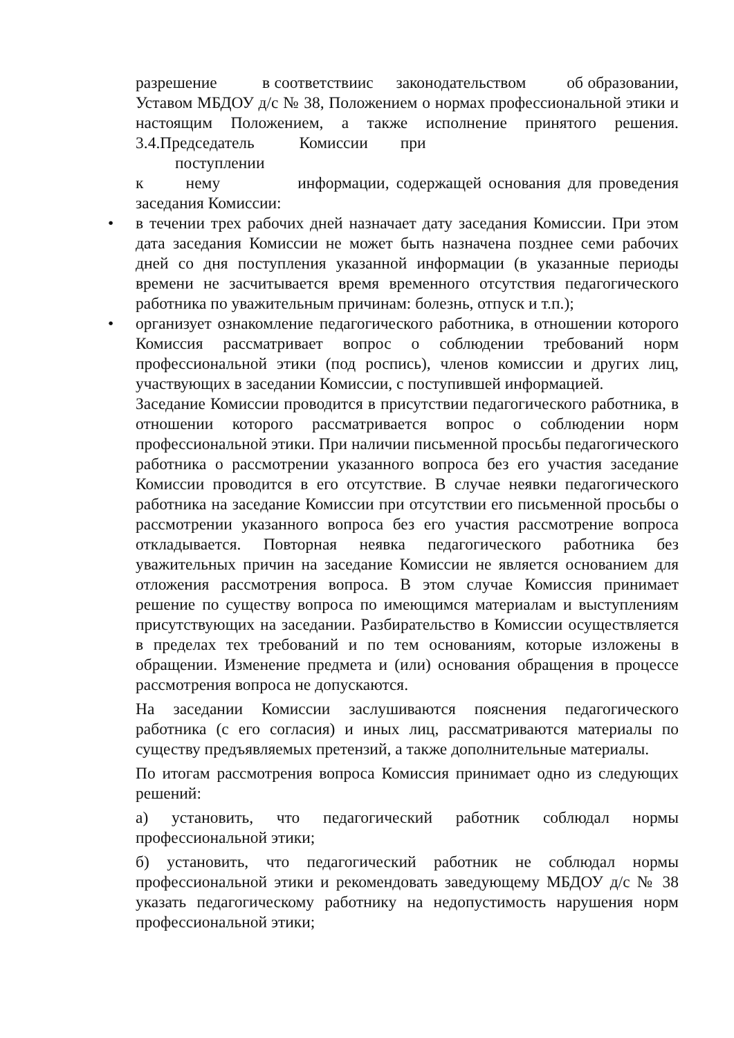разрешение в соответствиис законодательством об образовании, Уставом МБДОУ д/с № 38, Положением о нормах профессиональной этики и настоящим Положением, а также исполнение принятого решения. 3.4.Председатель Комиссии при
поступлении
к нему информации, содержащей основания для проведения заседания Комиссии:
• в течении трех рабочих дней назначает дату заседания Комиссии. При этом дата заседания Комиссии не может быть назначена позднее семи рабочих дней со дня поступления указанной информации (в указанные периоды времени не засчитывается время временного отсутствия педагогического работника по уважительным причинам: болезнь, отпуск и т.п.);
• организует ознакомление педагогического работника, в отношении которого Комиссия рассматривает вопрос о соблюдении требований норм профессиональной этики (под роспись), членов комиссии и других лиц, участвующих в заседании Комиссии, с поступившей информацией.
Заседание Комиссии проводится в присутствии педагогического работника, в отношении которого рассматривается вопрос о соблюдении норм профессиональной этики. При наличии письменной просьбы педагогического работника о рассмотрении указанного вопроса без его участия заседание Комиссии проводится в его отсутствие. В случае неявки педагогического работника на заседание Комиссии при отсутствии его письменной просьбы о рассмотрении указанного вопроса без его участия рассмотрение вопроса откладывается. Повторная неявка педагогического работника без уважительных причин на заседание Комиссии не является основанием для отложения рассмотрения вопроса. В этом случае Комиссия принимает решение по существу вопроса по имеющимся материалам и выступлениям присутствующих на заседании. Разбирательство в Комиссии осуществляется в пределах тех требований и по тем основаниям, которые изложены в обращении. Изменение предмета и (или) основания обращения в процессе рассмотрения вопроса не допускаются.
На заседании Комиссии заслушиваются пояснения педагогического работника (с его согласия) и иных лиц, рассматриваются материалы по существу предъявляемых претензий, а также дополнительные материалы.
По итогам рассмотрения вопроса Комиссия принимает одно из следующих решений:
а) установить, что педагогический работник соблюдал нормы профессиональной этики;
б) установить, что педагогический работник не соблюдал нормы профессиональной этики и рекомендовать заведующему МБДОУ д/с № 38 указать педагогическому работнику на недопустимость нарушения норм профессиональной этики;